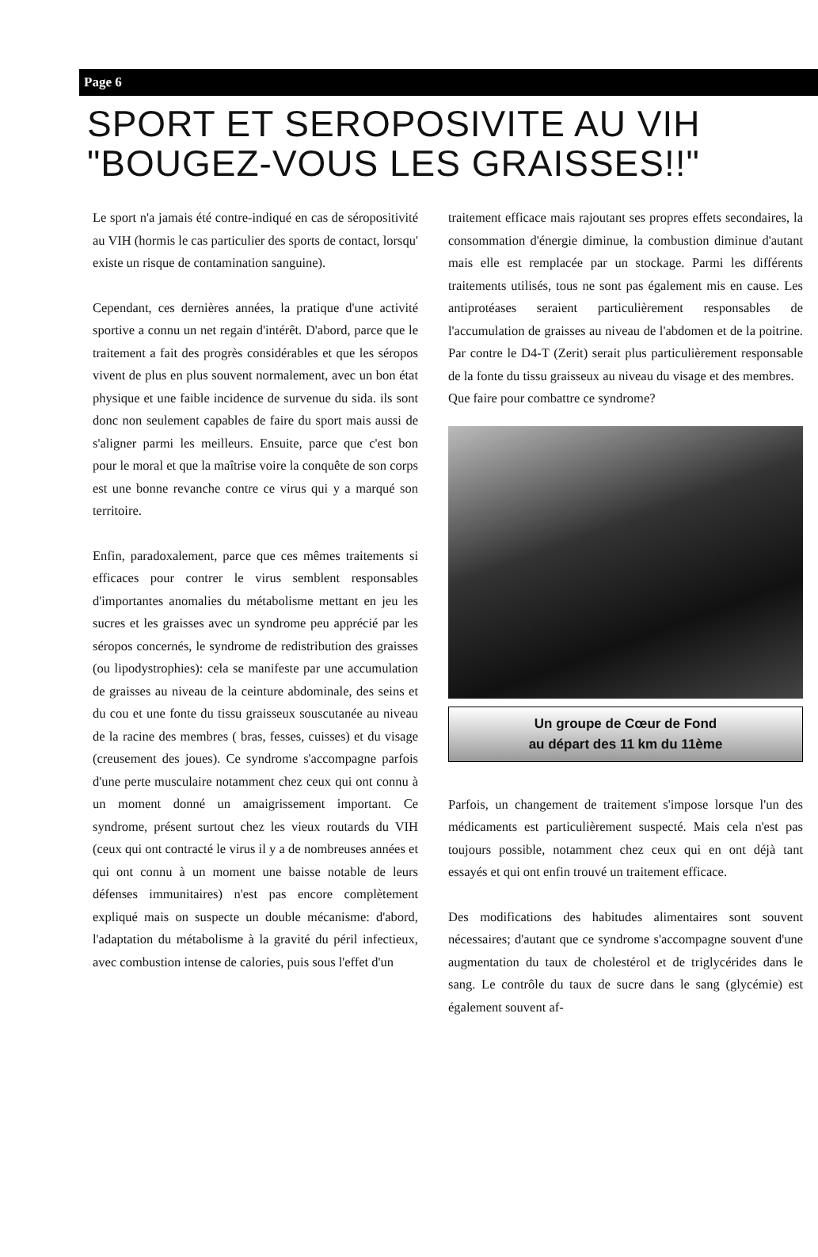Page 6
SPORT ET SEROPOSIVITE AU VIH
"BOUGEZ-VOUS LES GRAISSES!!"
Le sport n'a jamais été contre-indiqué en cas de séropositivité au VIH (hormis le cas particulier des sports de contact, lorsqu' existe un risque de contamination sanguine).
Cependant, ces dernières années, la pratique d'une activité sportive a connu un net regain d'intérêt. D'abord, parce que le traitement a fait des progrès considérables et que les séropos vivent de plus en plus souvent normalement, avec un bon état physique et une faible incidence de survenue du sida. ils sont donc non seulement capables de faire du sport mais aussi de s'aligner parmi les meilleurs. Ensuite, parce que c'est bon pour le moral et que la maîtrise voire la conquête de son corps est une bonne revanche contre ce virus qui y a marqué son territoire.
Enfin, paradoxalement, parce que ces mêmes traitements si efficaces pour contrer le virus semblent responsables d'importantes anomalies du métabolisme mettant en jeu les sucres et les graisses avec un syndrome peu apprécié par les séropos concernés, le syndrome de redistribution des graisses (ou lipodystrophies): cela se manifeste par une accumulation de graisses au niveau de la ceinture abdominale, des seins et du cou et une fonte du tissu graisseux souscutanée au niveau de la racine des membres ( bras, fesses, cuisses) et du visage (creusement des joues). Ce syndrome s'accompagne parfois d'une perte musculaire notamment chez ceux qui ont connu à un moment donné un amaigrissement important. Ce syndrome, présent surtout chez les vieux routards du VIH (ceux qui ont contracté le virus il y a de nombreuses années et qui ont connu à un moment une baisse notable de leurs défenses immunitaires) n'est pas encore complètement expliqué mais on suspecte un double mécanisme: d'abord, l'adaptation du métabolisme à la gravité du péril infectieux, avec combustion intense de calories, puis sous l'effet d'un
traitement efficace mais rajoutant ses propres effets secondaires, la consommation d'énergie diminue, la combustion diminue d'autant mais elle est remplacée par un stockage. Parmi les différents traitements utilisés, tous ne sont pas également mis en cause. Les antiprotéases seraient particulièrement responsables de l'accumulation de graisses au niveau de l'abdomen et de la poitrine. Par contre le D4-T (Zerit) serait plus particulièrement responsable de la fonte du tissu graisseux au niveau du visage et des membres.
Que faire pour combattre ce syndrome?
Un groupe de Cœur de Fond
au départ des 11 km du 11ème
Parfois, un changement de traitement s'impose lorsque l'un des médicaments est particulièrement suspecté. Mais cela n'est pas toujours possible, notamment chez ceux qui en ont déjà tant essayés et qui ont enfin trouvé un traitement efficace.
Des modifications des habitudes alimentaires sont souvent nécessaires; d'autant que ce syndrome s'accompagne souvent d'une augmentation du taux de cholestérol et de triglycérides dans le sang. Le contrôle du taux de sucre dans le sang (glycémie) est également souvent af-